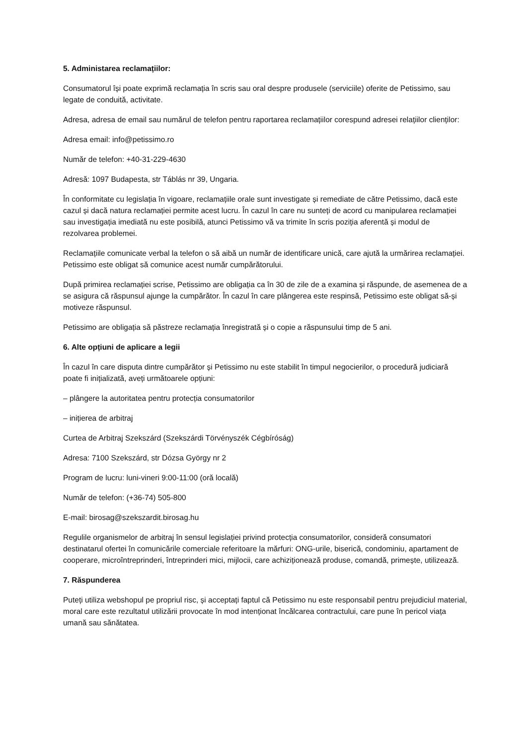5. Administarea reclamațiilor:
Consumatorul își poate exprimă reclamația în scris sau oral despre produsele (serviciile) oferite de Petissimo, sau legate de conduită, activitate.
Adresa, adresa de email sau numărul de telefon pentru raportarea reclamațiilor corespund adresei relațiilor clienților:
Adresa email: info@petissimo.ro
Număr de telefon: +40-31-229-4630
Adresă: 1097 Budapesta, str Táblás nr 39, Ungaria.
În conformitate cu legislația în vigoare, reclamațiile orale sunt investigate și remediate de către Petissimo, dacă este cazul și dacă natura reclamației permite acest lucru. În cazul în care nu sunteți de acord cu manipularea reclamației sau investigația imediată nu este posibilă, atunci Petissimo vă va trimite în scris poziția aferentă și modul de rezolvarea problemei.
Reclamațiile comunicate verbal la telefon o să aibă un număr de identificare unică, care ajută la urmărirea reclamației. Petissimo este obligat să comunice acest număr cumpărătorului.
După primirea reclamației scrise, Petissimo are obligația ca în 30 de zile de a examina și răspunde, de asemenea de a se asigura că răspunsul ajunge la cumpărător. În cazul în care plângerea este respinsă, Petissimo este obligat să-și motiveze răspunsul.
Petissimo are obligația să păstreze reclamația înregistrată și o copie a răspunsului timp de 5 ani.
6. Alte opțiuni de aplicare a legii
În cazul în care disputa dintre cumpărător și Petissimo nu este stabilit în timpul negocierilor, o procedură judiciară poate fi inițializată, aveți următoarele opțiuni:
– plângere la autoritatea pentru protecția consumatorilor
– inițierea de arbitraj
Curtea de Arbitraj Szekszárd (Szekszárdi Törvényszék Cégbíróság)
Adresa: 7100 Szekszárd, str Dózsa György nr 2
Program de lucru: luni-vineri 9:00-11:00 (oră locală)
Număr de telefon: (+36-74) 505-800
E-mail: birosag@szekszardit.birosag.hu
Regulile organismelor de arbitraj în sensul legislației privind protecția consumatorilor, consideră consumatori destinatarul ofertei în comunicările comerciale referitoare la mărfuri: ONG-urile, biserică, condominiu, apartament de cooperare, microîntreprinderi, întreprinderi mici, mijlocii, care achiziționează produse, comandă, primește, utilizează.
7. Răspunderea
Puteți utiliza webshopul pe propriul risc, și acceptați faptul că Petissimo nu este responsabil pentru prejudiciul material, moral care este rezultatul utilizării provocate în mod intenționat încălcarea contractului, care pune în pericol viața umană sau sănătatea.